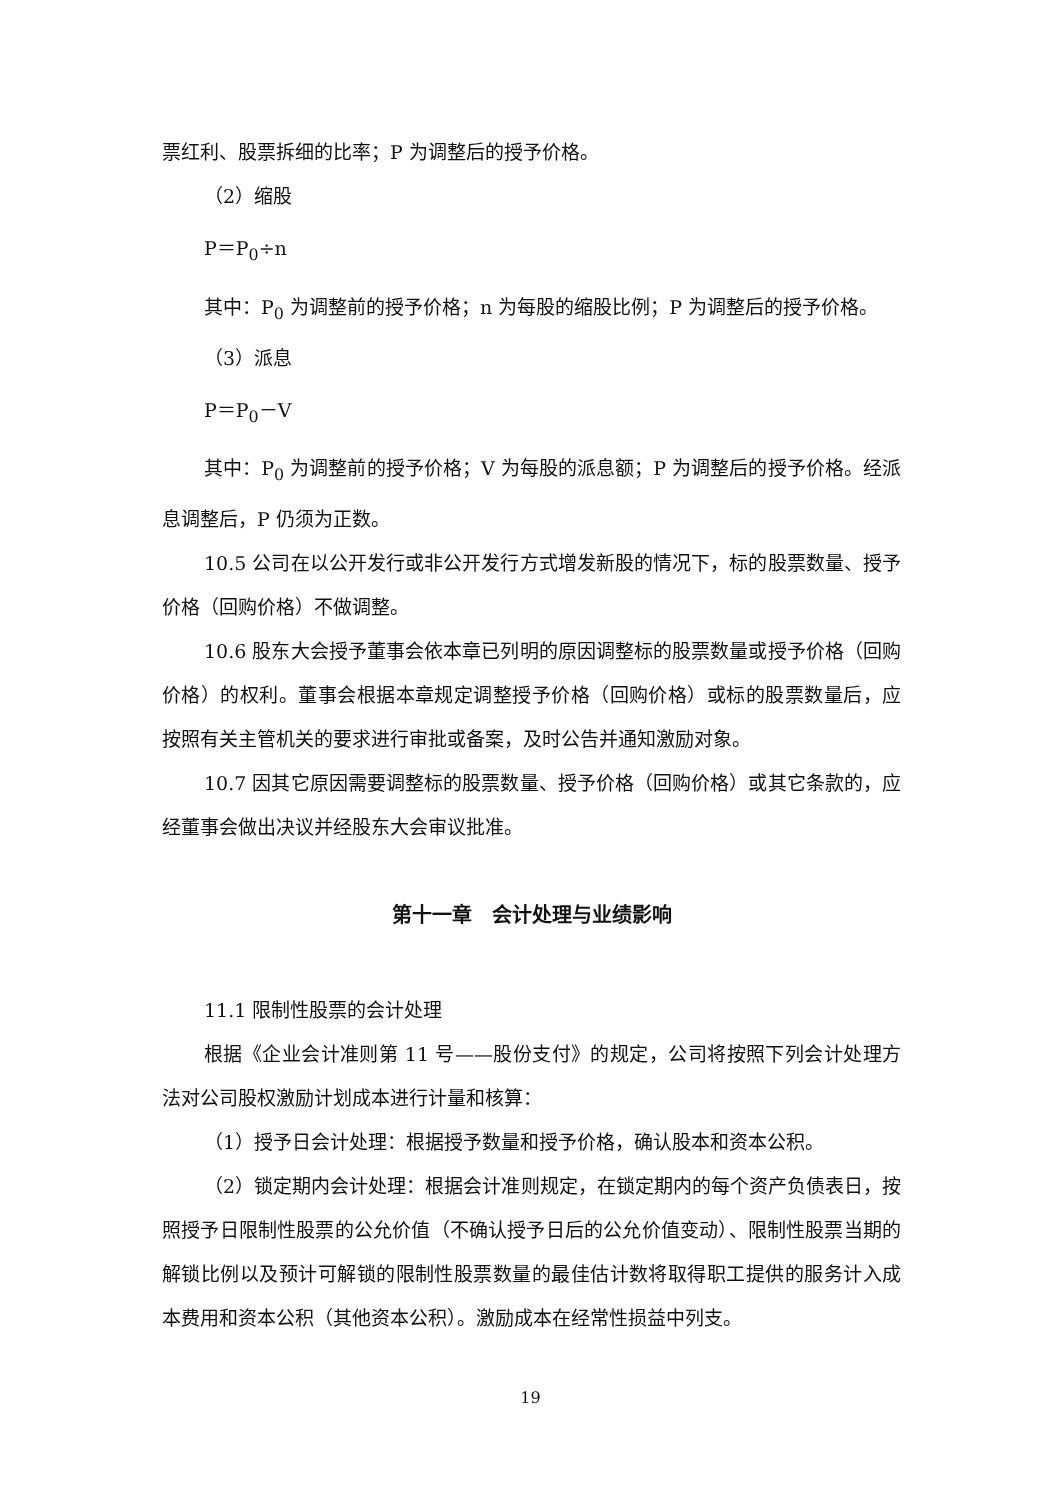票红利、股票拆细的比率；P 为调整后的授予价格。
（2）缩股
P＝P<sub>0</sub>÷n
其中：P<sub>0</sub> 为调整前的授予价格；n 为每股的缩股比例；P 为调整后的授予价格。
（3）派息
P＝P<sub>0</sub>－V
其中：P<sub>0</sub> 为调整前的授予价格；V 为每股的派息额；P 为调整后的授予价格。经派息调整后，P 仍须为正数。
10.5 公司在以公开发行或非公开发行方式增发新股的情况下，标的股票数量、授予价格（回购价格）不做调整。
10.6 股东大会授予董事会依本章已列明的原因调整标的股票数量或授予价格（回购价格）的权利。董事会根据本章规定调整授予价格（回购价格）或标的股票数量后，应按照有关主管机关的要求进行审批或备案，及时公告并通知激励对象。
10.7 因其它原因需要调整标的股票数量、授予价格（回购价格）或其它条款的，应经董事会做出决议并经股东大会审议批准。
第十一章　会计处理与业绩影响
11.1 限制性股票的会计处理
根据《企业会计准则第 11 号——股份支付》的规定，公司将按照下列会计处理方法对公司股权激励计划成本进行计量和核算：
（1）授予日会计处理：根据授予数量和授予价格，确认股本和资本公积。
（2）锁定期内会计处理：根据会计准则规定，在锁定期内的每个资产负债表日，按照授予日限制性股票的公允价值（不确认授予日后的公允价值变动）、限制性股票当期的解锁比例以及预计可解锁的限制性股票数量的最佳估计数将取得职工提供的服务计入成本费用和资本公积（其他资本公积）。激励成本在经常性损益中列支。
19